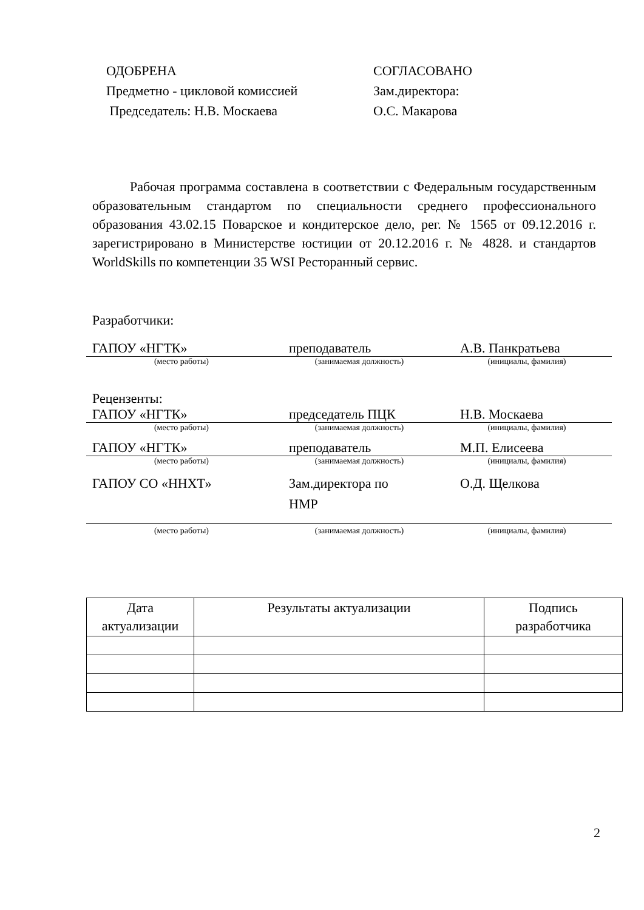ОДОБРЕНА
Предметно - цикловой комиссией
Председатель: Н.В. Москаева
СОГЛАСОВАНО
Зам.директора:
О.С. Макарова
Рабочая программа составлена в соответствии с Федеральным государственным образовательным стандартом по специальности среднего профессионального образования 43.02.15 Поварское и кондитерское дело, рег. № 1565 от 09.12.2016 г. зарегистрировано в Министерстве юстиции от 20.12.2016 г. № 4828. и стандартов WorldSkills по компетенции 35 WSI Ресторанный сервис.
Разработчики:
ГАПОУ «НГТК» преподаватель А.В. Панкратьева
(место работы) (занимаемая должность) (инициалы, фамилия)
Рецензенты:
ГАПОУ «НГТК» председатель ПЦК Н.В. Москаева
(место работы) (занимаемая должность) (инициалы, фамилия)
ГАПОУ «НГТК» преподаватель М.П. Елисеева
(место работы) (занимаемая должность) (инициалы, фамилия)
ГАПОУ СО «ННХТ» Зам.директора по
НМР
О.Д. Щелкова
(место работы) (занимаемая должность) (инициалы, фамилия)
| Дата актуализации | Результаты актуализации | Подпись разработчика |
| --- | --- | --- |
2